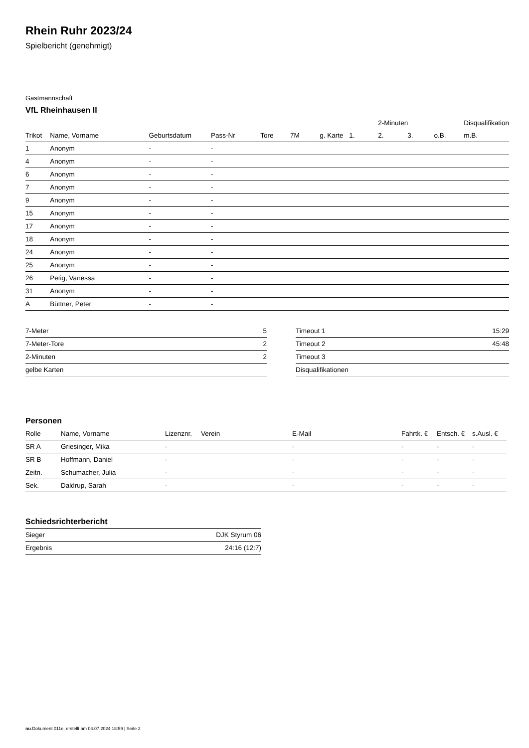Rhein Ruhr 2023/24
Spielbericht (genehmigt)
Gastmannschaft
VfL Rheinhausen II
| | | | | | | | | 2-Minuten | | | Disqualifikation |
| --- | --- | --- | --- | --- | --- | --- | --- | --- | --- | --- | --- |
| Trikot | Name, Vorname | Geburtsdatum | Pass-Nr | Tore | 7M | g. Karte | 1. | 2. | 3. | o.B. | m.B. |
| 1 | Anonym | - | - | | | | | | | | |
| 4 | Anonym | - | - | | | | | | | | |
| 6 | Anonym | - | - | | | | | | | | |
| 7 | Anonym | - | - | | | | | | | | |
| 9 | Anonym | - | - | | | | | | | | |
| 15 | Anonym | - | - | | | | | | | | |
| 17 | Anonym | - | - | | | | | | | | |
| 18 | Anonym | - | - | | | | | | | | |
| 24 | Anonym | - | - | | | | | | | | |
| 25 | Anonym | - | - | | | | | | | | |
| 26 | Petig, Vanessa | - | - | | | | | | | | |
| 31 | Anonym | - | - | | | | | | | | |
| A | Büttner, Peter | - | - | | | | | | | | |
| 7-Meter | 5 |
| 7-Meter-Tore | 2 |
| 2-Minuten | 2 |
| gelbe Karten | |
| Timeout 1 | 15:29 |
| Timeout 2 | 45:48 |
| Timeout 3 | |
| Disqualifikationen | |
Personen
| Rolle | Name, Vorname | Lizenznr. | Verein | E-Mail | Fahrtk. € | Entsch. € | s.Ausl. € |
| --- | --- | --- | --- | --- | --- | --- | --- |
| SR A | Griesinger, Mika | - | | - | - | - | - |
| SR B | Hoffmann, Daniel | - | | - | - | - | - |
| Zeitn. | Schumacher, Julia | - | | - | - | - | - |
| Sek. | Daldrup, Sarah | - | | - | - | - | - |
Schiedsrichterbericht
| Sieger | DJK Styrum 06 |
| Ergebnis | 24:16 (12:7) |
nu.Dokument 011e, erstellt am 04.07.2024 18:59 | Seite 2